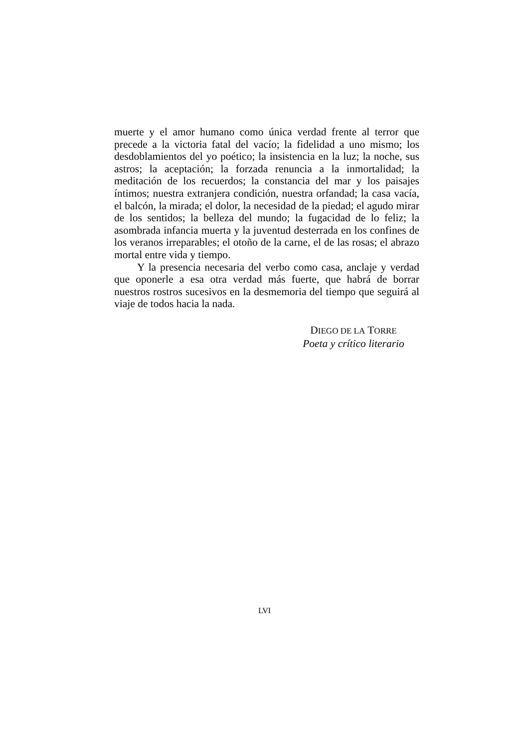muerte y el amor humano como única verdad frente al terror que precede a la victoria fatal del vacío; la fidelidad a uno mismo; los desdoblamientos del yo poético; la insistencia en la luz; la noche, sus astros; la aceptación; la forzada renuncia a la inmortalidad; la meditación de los recuerdos; la constancia del mar y los paisajes íntimos; nuestra extranjera condición, nuestra orfandad; la casa vacía, el balcón, la mirada; el dolor, la necesidad de la piedad; el agudo mirar de los sentidos; la belleza del mundo; la fugacidad de lo feliz; la asombrada infancia muerta y la juventud desterrada en los confines de los veranos irreparables; el otoño de la carne, el de las rosas; el abrazo mortal entre vida y tiempo.
Y la presencia necesaria del verbo como casa, anclaje y verdad que oponerle a esa otra verdad más fuerte, que habrá de borrar nuestros rostros sucesivos en la desmemoria del tiempo que seguirá al viaje de todos hacia la nada.
DIEGO DE LA TORRE
Poeta y crítico literario
LVI